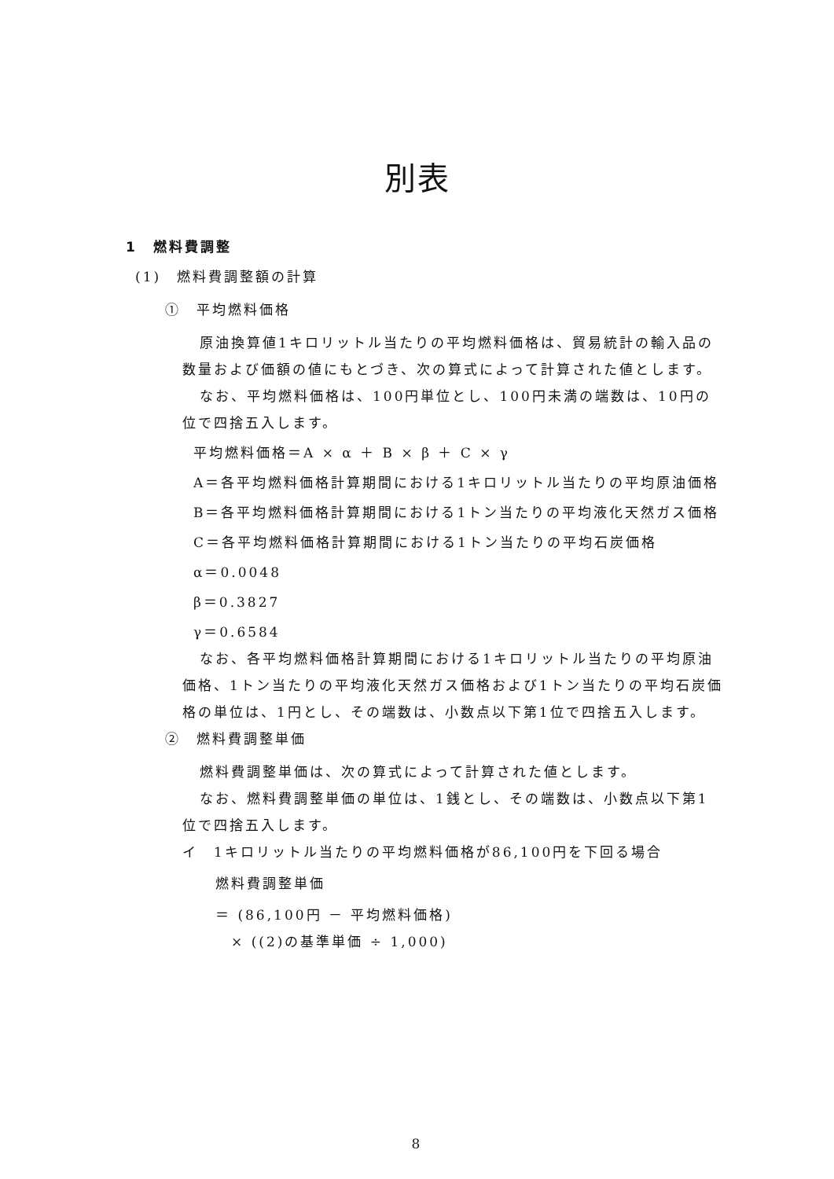別表
1　燃料費調整
(1)　燃料費調整額の計算
①　平均燃料価格
原油換算値1キロリットル当たりの平均燃料価格は、貿易統計の輸入品の数量および価額の値にもとづき、次の算式によって計算された値とします。
なお、平均燃料価格は、100円単位とし、100円未満の端数は、10円の位で四捨五入します。
平均燃料価格＝A × α ＋ B × β ＋ C × γ
A＝各平均燃料価格計算期間における1キロリットル当たりの平均原油価格
B＝各平均燃料価格計算期間における1トン当たりの平均液化天然ガス価格
C＝各平均燃料価格計算期間における1トン当たりの平均石炭価格
α＝0.0048
β＝0.3827
γ＝0.6584
なお、各平均燃料価格計算期間における1キロリットル当たりの平均原油価格、1トン当たりの平均液化天然ガス価格および1トン当たりの平均石炭価格の単位は、1円とし、その端数は、小数点以下第1位で四捨五入します。
②　燃料費調整単価
燃料費調整単価は、次の算式によって計算された値とします。
なお、燃料費調整単価の単位は、1銭とし、その端数は、小数点以下第1位で四捨五入します。
イ　1キロリットル当たりの平均燃料価格が86,100円を下回る場合
燃料費調整単価
＝ (86,100円 － 平均燃料価格)
× ((2)の基準単価 ÷ 1,000)
8